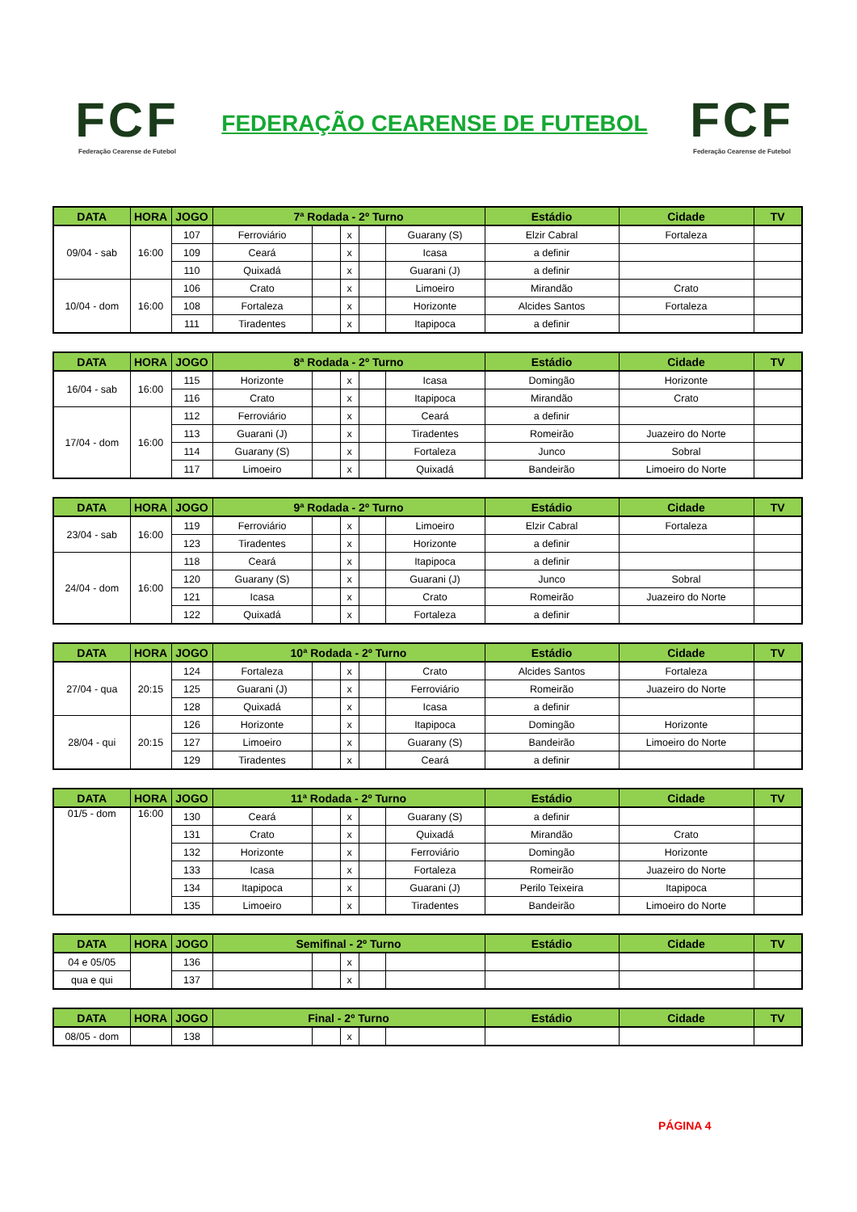FCF
Federação Cearense de Futebol
FEDERAÇÃO CEARENSE DE FUTEBOL
FCF
Federação Cearense de Futebol
| DATA | HORA | JOGO | 7ª Rodada - 2º Turno | | | | | Estádio | Cidade | TV |
| --- | --- | --- | --- | --- | --- | --- | --- | --- | --- | --- |
| 09/04 - sab | 16:00 | 107 | Ferroviário | | x | | Guarany (S) | Elzir Cabral | Fortaleza | |
| | | 109 | Ceará | | x | | Icasa | a definir | | |
| | | 110 | Quixadá | | x | | Guarani (J) | a definir | | |
| 10/04 - dom | 16:00 | 106 | Crato | | x | | Limoeiro | Mirandão | Crato | |
| | | 108 | Fortaleza | | x | | Horizonte | Alcides Santos | Fortaleza | |
| | | 111 | Tiradentes | | x | | Itapipoca | a definir | | |
| DATA | HORA | JOGO | 8ª Rodada - 2º Turno | | | | | Estádio | Cidade | TV |
| --- | --- | --- | --- | --- | --- | --- | --- | --- | --- | --- |
| 16/04 - sab | 16:00 | 115 | Horizonte | | x | | Icasa | Domingão | Horizonte | |
| | | 116 | Crato | | x | | Itapipoca | Mirandão | Crato | |
| 17/04 - dom | 16:00 | 112 | Ferroviário | | x | | Ceará | a definir | | |
| | | 113 | Guarani (J) | | x | | Tiradentes | Romeirão | Juazeiro do Norte | |
| | | 114 | Guarany (S) | | x | | Fortaleza | Junco | Sobral | |
| | | 117 | Limoeiro | | x | | Quixadá | Bandeirão | Limoeiro do Norte | |
| DATA | HORA | JOGO | 9ª Rodada - 2º Turno | | | | | Estádio | Cidade | TV |
| --- | --- | --- | --- | --- | --- | --- | --- | --- | --- | --- |
| 23/04 - sab | 16:00 | 119 | Ferroviário | | x | | Limoeiro | Elzir Cabral | Fortaleza | |
| | | 123 | Tiradentes | | x | | Horizonte | a definir | | |
| 24/04 - dom | 16:00 | 118 | Ceará | | x | | Itapipoca | a definir | | |
| | | 120 | Guarany (S) | | x | | Guarani (J) | Junco | Sobral | |
| | | 121 | Icasa | | x | | Crato | Romeirão | Juazeiro do Norte | |
| | | 122 | Quixadá | | x | | Fortaleza | a definir | | |
| DATA | HORA | JOGO | 10ª Rodada - 2º Turno | | | | | Estádio | Cidade | TV |
| --- | --- | --- | --- | --- | --- | --- | --- | --- | --- | --- |
| 27/04 - qua | 20:15 | 124 | Fortaleza | | x | | Crato | Alcides Santos | Fortaleza | |
| | | 125 | Guarani (J) | | x | | Ferroviário | Romeirão | Juazeiro do Norte | |
| | | 128 | Quixadá | | x | | Icasa | a definir | | |
| 28/04 - qui | 20:15 | 126 | Horizonte | | x | | Itapipoca | Domingão | Horizonte | |
| | | 127 | Limoeiro | | x | | Guarany (S) | Bandeirão | Limoeiro do Norte | |
| | | 129 | Tiradentes | | x | | Ceará | a definir | | |
| DATA | HORA | JOGO | 11ª Rodada - 2º Turno | | | | | Estádio | Cidade | TV |
| --- | --- | --- | --- | --- | --- | --- | --- | --- | --- | --- |
| 01/5 - dom | 16:00 | 130 | Ceará | | x | | Guarany (S) | a definir | | |
| | | 131 | Crato | | x | | Quixadá | Mirandão | Crato | |
| | | 132 | Horizonte | | x | | Ferroviário | Domingão | Horizonte | |
| | | 133 | Icasa | | x | | Fortaleza | Romeirão | Juazeiro do Norte | |
| | | 134 | Itapipoca | | x | | Guarani (J) | Perilo Teixeira | Itapipoca | |
| | | 135 | Limoeiro | | x | | Tiradentes | Bandeirão | Limoeiro do Norte | |
| DATA | HORA | JOGO | Semifinal - 2º Turno | | | | | Estádio | Cidade | TV |
| --- | --- | --- | --- | --- | --- | --- | --- | --- | --- | --- |
| 04 e 05/05 | | 136 | | | x | | | | | |
| qua e qui | | 137 | | | x | | | | | |
| DATA | HORA | JOGO | Final - 2º Turno | | | | | Estádio | Cidade | TV |
| --- | --- | --- | --- | --- | --- | --- | --- | --- | --- | --- |
| 08/05 - dom | | 138 | | | x | | | | | |
PÁGINA 4